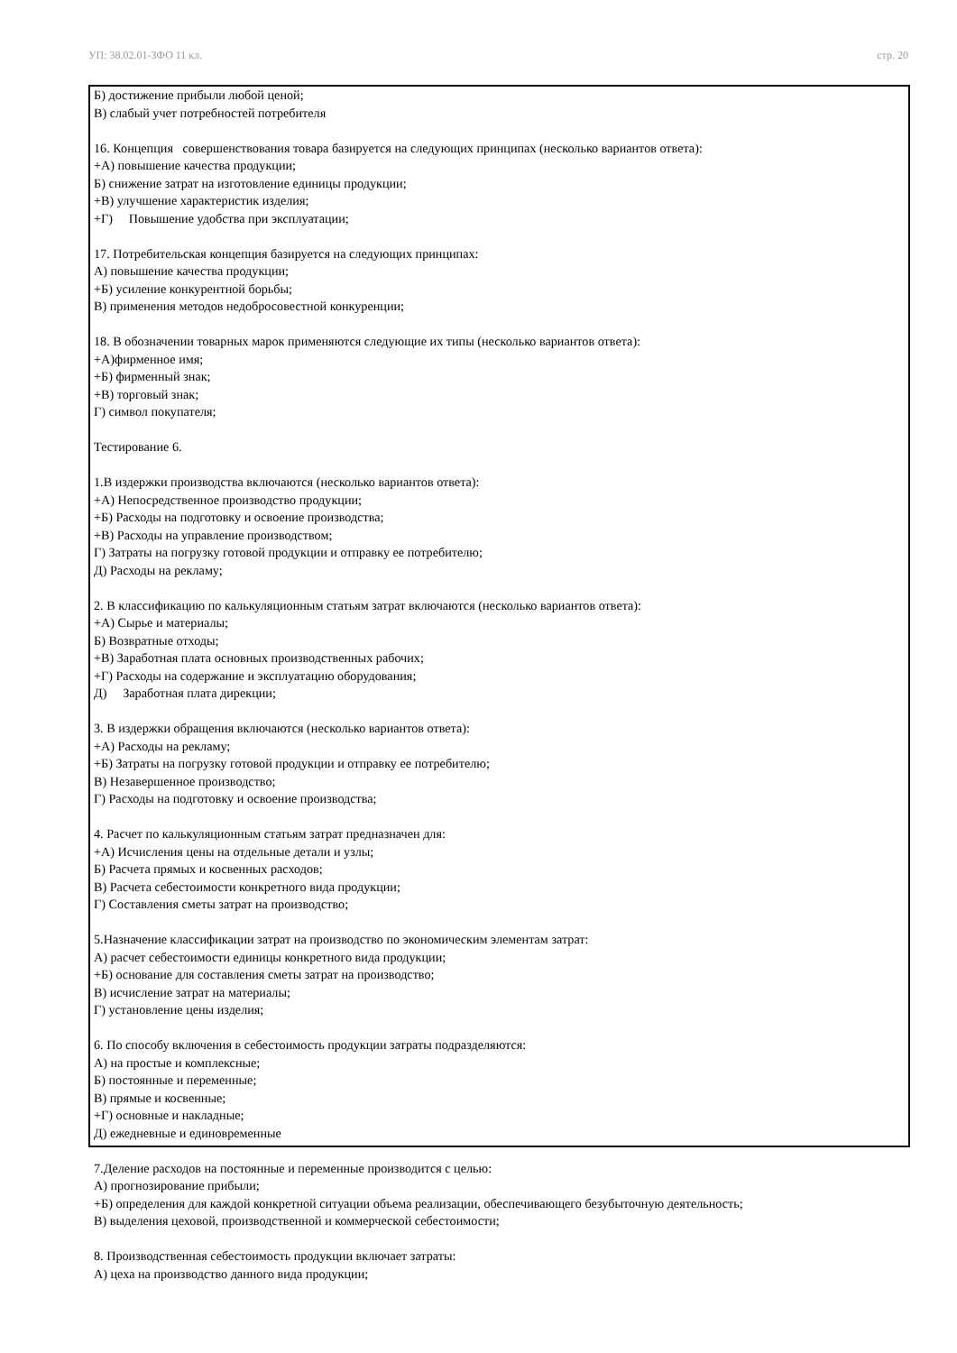УП: 38.02.01-ЗФО 11 кл. стр. 20
Б) достижение прибыли любой ценой;
В) слабый учет потребностей потребителя
16. Концепция совершенствования товара базируется на следующих принципах (несколько вариантов ответа):
+А) повышение качества продукции;
Б) снижение затрат на изготовление единицы продукции;
+В) улучшение характеристик изделия;
+Г) Повышение удобства при эксплуатации;
17. Потребительская концепция базируется на следующих принципах:
А) повышение качества продукции;
+Б) усиление конкурентной борьбы;
В) применения методов недобросовестной конкуренции;
18. В обозначении товарных марок применяются следующие их типы (несколько вариантов ответа):
+А)фирменное имя;
+Б) фирменный знак;
+В) торговый знак;
Г) символ покупателя;
Тестирование 6.
1.В издержки производства включаются (несколько вариантов ответа):
+А) Непосредственное производство продукции;
+Б) Расходы на подготовку и освоение производства;
+В) Расходы на управление производством;
Г) Затраты на погрузку готовой продукции и отправку ее потребителю;
Д) Расходы на рекламу;
2. В классификацию по калькуляционным статьям затрат включаются (несколько вариантов ответа):
+А) Сырье и материалы;
Б) Возвратные отходы;
+В) Заработная плата основных производственных рабочих;
+Г) Расходы на содержание и эксплуатацию оборудования;
Д) Заработная плата дирекции;
3. В издержки обращения включаются (несколько вариантов ответа):
+А) Расходы на рекламу;
+Б) Затраты на погрузку готовой продукции и отправку ее потребителю;
В) Незавершенное производство;
Г) Расходы на подготовку и освоение производства;
4. Расчет по калькуляционным статьям затрат предназначен для:
+А) Исчисления цены на отдельные детали и узлы;
Б) Расчета прямых и косвенных расходов;
В) Расчета себестоимости конкретного вида продукции;
Г) Составления сметы затрат на производство;
5.Назначение классификации затрат на производство по экономическим элементам затрат:
А) расчет себестоимости единицы конкретного вида продукции;
+Б) основание для составления сметы затрат на производство;
В) исчисление затрат на материалы;
Г) установление цены изделия;
6. По способу включения в себестоимость продукции затраты подразделяются:
А) на простые и комплексные;
Б) постоянные и переменные;
В) прямые и косвенные;
+Г) основные и накладные;
Д) ежедневные и единовременные
7.Деление расходов на постоянные и переменные производится с целью:
А) прогнозирование прибыли;
+Б) определения для каждой конкретной ситуации объема реализации, обеспечивающего безубыточную деятельность;
В) выделения цеховой, производственной и коммерческой себестоимости;
8. Производственная себестоимость продукции включает затраты:
А) цеха на производство данного вида продукции;